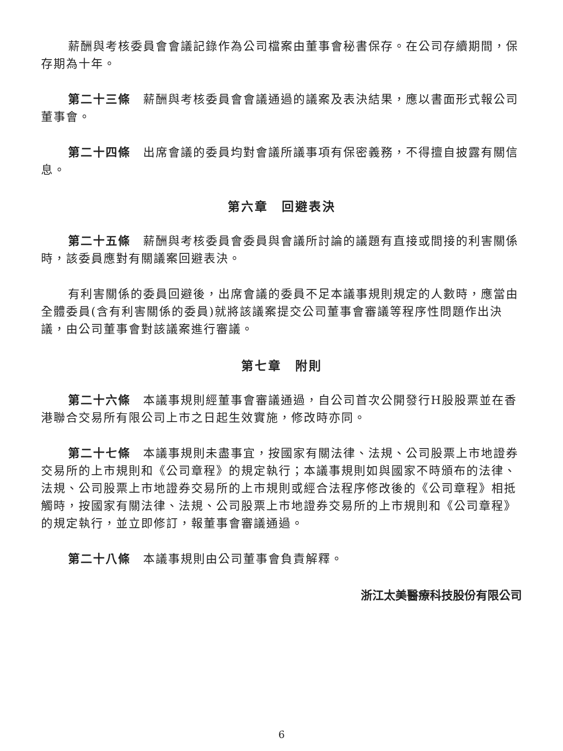薪酬與考核委員會會議記錄作為公司檔案由董事會秘書保存。在公司存續期間，保存期為十年。
第二十三條　薪酬與考核委員會會議通過的議案及表決結果，應以書面形式報公司董事會。
第二十四條　出席會議的委員均對會議所議事項有保密義務，不得擅自披露有關信息。
第六章　回避表決
第二十五條　薪酬與考核委員會委員與會議所討論的議題有直接或間接的利害關係時，該委員應對有關議案回避表決。
有利害關係的委員回避後，出席會議的委員不足本議事規則規定的人數時，應當由全體委員(含有利害關係的委員)就將該議案提交公司董事會審議等程序性問題作出決議，由公司董事會對該議案進行審議。
第七章　附則
第二十六條　本議事規則經董事會審議通過，自公司首次公開發行H股股票並在香港聯合交易所有限公司上市之日起生效實施，修改時亦同。
第二十七條　本議事規則未盡事宜，按國家有關法律、法規、公司股票上市地證券交易所的上市規則和《公司章程》的規定執行；本議事規則如與國家不時頒布的法律、法規、公司股票上市地證券交易所的上市規則或經合法程序修改後的《公司章程》相抵觸時，按國家有關法律、法規、公司股票上市地證券交易所的上市規則和《公司章程》的規定執行，並立即修訂，報董事會審議通過。
第二十八條　本議事規則由公司董事會負責解釋。
浙江太美醫療科技股份有限公司
6